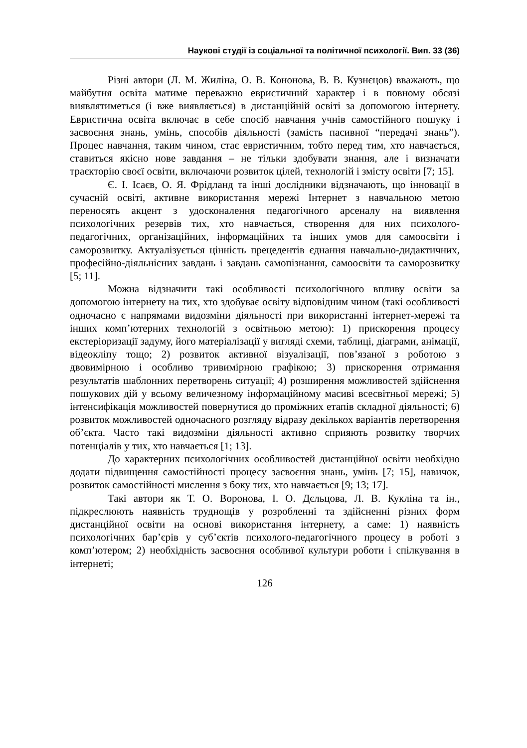Наукові студії із соціальної та політичної психології. Вип. 33 (36)
Різні автори (Л. М. Жиліна, О. В. Кононова, В. В. Кузнєцов) вважають, що майбутня освіта матиме переважно евристичний характер і в повному обсязі виявлятиметься (і вже виявляється) в дистанційній освіті за допомогою інтернету. Евристична освіта включає в себе спосіб навчання учнів самостійного пошуку і засвоєння знань, умінь, способів діяльності (замість пасивної “передачі знань”). Процес навчання, таким чином, стає евристичним, тобто перед тим, хто навчається, ставиться якісно нове завдання – не тільки здобувати знання, але і визначати траєкторію своєї освіти, включаючи розвиток цілей, технологій і змісту освіти [7; 15].
Є. І. Ісаєв, О. Я. Фрідланд та інші дослідники відзначають, що інновації в сучасній освіті, активне використання мережі Інтернет з навчальною метою переносять акцент з удосконалення педагогічного арсеналу на виявлення психологічних резервів тих, хто навчається, створення для них психолого-педагогічних, організаційних, інформаційних та інших умов для самоосвіти і саморозвитку. Актуалізується цінність прецедентів єднання навчально-дидактичних, професійно-діяльнісних завдань і завдань самопізнання, самоосвіти та саморозвитку [5; 11].
Можна відзначити такі особливості психологічного впливу освіти за допомогою інтернету на тих, хто здобуває освіту відповідним чином (такі особливості одночасно є напрямами видозміни діяльності при використанні інтернет-мережі та інших комп’ютерних технологій з освітньою метою): 1) прискорення процесу екстеріоризації задуму, його матеріалізації у вигляді схеми, таблиці, діаграми, анімації, відеокліпу тощо; 2) розвиток активної візуалізації, пов’язаної з роботою з двовимірною і особливо тривимірною графікою; 3) прискорення отримання результатів шаблонних перетворень ситуації; 4) розширення можливостей здійснення пошукових дій у всьому величезному інформаційному масиві всесвітньої мережі; 5) інтенсифікація можливостей повернутися до проміжних етапів складної діяльності; 6) розвиток можливостей одночасного розгляду відразу декількох варіантів перетворення об’єкта. Часто такі видозміни діяльності активно сприяють розвитку творчих потенціалів у тих, хто навчається [1; 13].
До характерних психологічних особливостей дистанційної освіти необхідно додати підвищення самостійності процесу засвоєння знань, умінь [7; 15], навичок, розвиток самостійності мислення з боку тих, хто навчається [9; 13; 17].
Такі автори як Т. О. Воронова, І. О. Дєльцова, Л. В. Кукліна та ін., підкреслюють наявність труднощів у розробленні та здійсненні різних форм дистанційної освіти на основі використання інтернету, а саме: 1) наявність психологічних бар’єрів у суб’єктів психолого-педагогічного процесу в роботі з комп’ютером; 2) необхідність засвоєння особливої культури роботи і спілкування в інтернеті;
126